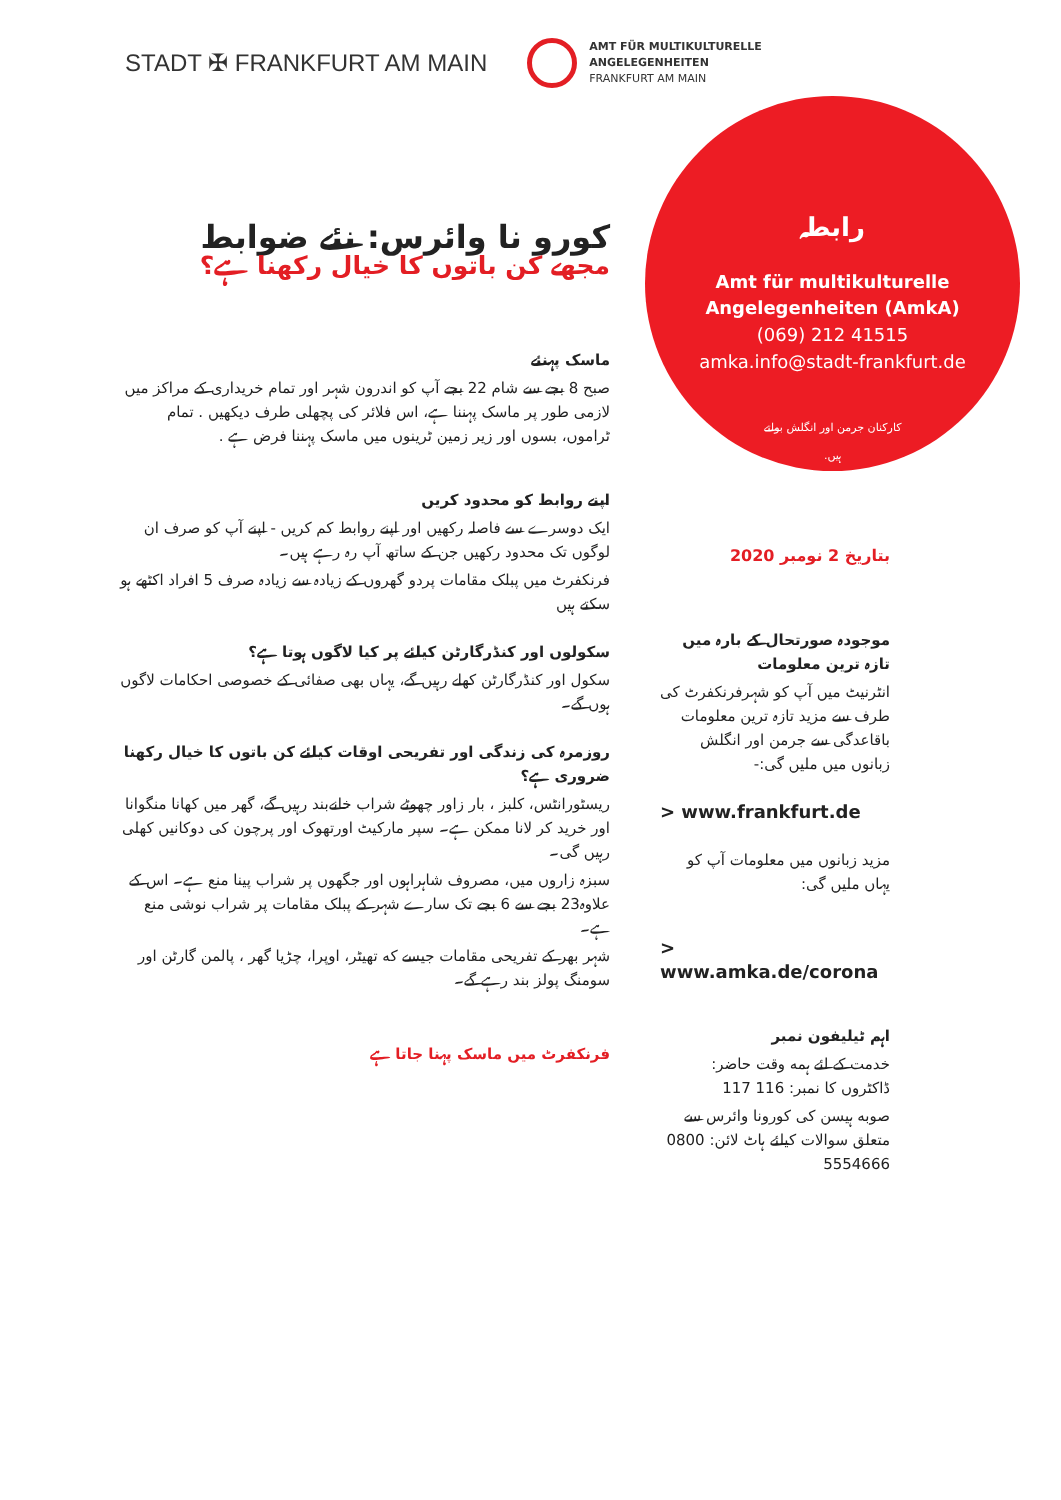STADT ✠ FRANKFURT AM MAIN
AMT FÜR MULTIKULTURELLE
ANGELEGENHEITEN
FRANKFURT AM MAIN
رابطہ
Amt für multikulturelle
Angelegenheiten (AmkA)
(069) 212 41515
amka.info@stadt-frankfurt.de
کارکنان جرمن اور انگلش بولتے
ہیں.
کورو نا وائرس: نئے ضوابط
مجھے کن باتوں کا خیال رکھنا ہے؟
ماسک پہنئے
صبح 8 بجے سے شام 22 بجے آپ کو اندرون شہر اور تمام خریداری کے مراکز میں لازمی طور پر ماسک پہننا ہے، اس فلائر کی پچھلی طرف دیکھیں . تمام ٹراموں، بسوں اور زیر زمین ٹرینوں میں ماسک پہننا فرض ہے .
اپنے روابط کو محدود کریں
ایک دوسرے سے فاصلہ رکھیں اور اپنے روابط کم کریں - اپنے آپ کو صرف ان لوگوں تک محدود رکھیں جن کے ساتھ آپ رہ رہے ہیں۔
فرنکفرٹ میں پبلک مقامات پردو گھروں کے زیادہ سے زیادہ صرف 5 افراد اکٹھے ہو سکتے ہیں
سکولوں اور کنڈرگارٹن کیلئے پر کیا لاگوں ہوتا ہے؟
سکول اور کنڈرگارٹن کھلے رہیں گے، یہاں بھی صفائی کے خصوصی احکامات لاگوں ہوں گے۔
روزمرہ کی زندگی اور تفریحی اوقات کیلئے کن باتوں کا خیال رکھنا ضروری ہے؟
ریسٹورانٹس، کلبز ، بار زاور چھوٹے شراب خانےبند رہیں گے، گھر میں کھانا منگوانا اور خرید کر لانا ممکن ہے۔ سپر مارکیٹ اورتھوک اور پرچون کی دوکانیں کھلی رہیں گی۔
سبزہ زاروں میں، مصروف شاہراہوں اور جگھوں پر شراب پینا منع ہے۔ اس کے علاوہ23 بجے سے 6 بجے تک سارے شہر کے پبلک مقامات پر شراب نوشی منع ہے۔
شہر بھر کے تفریحی مقامات جیسے که تھیٹر، اوپرا، چڑیا گھر ، پالمن گارٹن اور سومنگ پولز بند رہے گے۔
فرنکفرٹ میں ماسک پہنا جاتا ہے
بتاریخ 2 نومبر 2020
موجودہ صورتحال کے بارہ میں تازہ ترین معلومات
انٹرنیٹ میں آپ کو شہرفرنکفرٹ کی طرف سے مزید تازہ ترین معلومات باقاعدگی سے جرمن اور انگلش زبانوں میں ملیں گی:-
> www.frankfurt.de
مزید زبانوں میں معلومات آپ کو یہاں ملیں گی:
> www.amka.de/corona
اہم ٹیلیفون نمبر
خدمت کے لئے ہمه وقت حاضر: ڈاکٹروں کا نمبر: 116 117
صوبه ہیسن کی کورونا وائرس سے متعلق سوالات کیلئے ہاٹ لائن: 0800 5554666